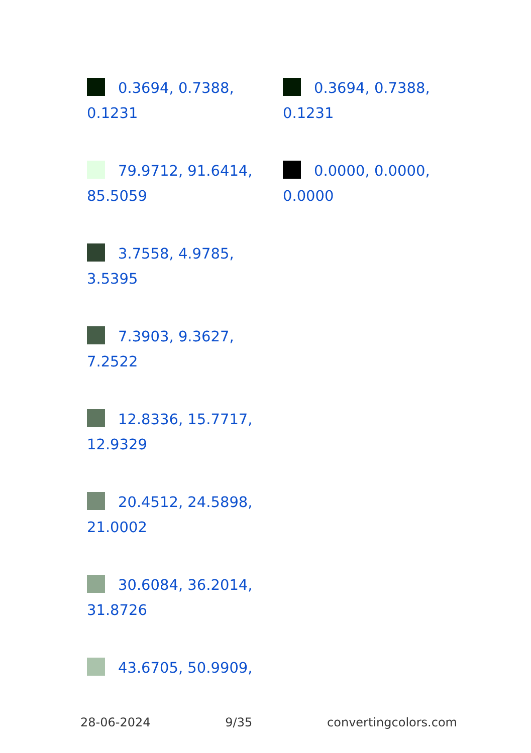0.3694, 0.7388, 0.1231
0.3694, 0.7388, 0.1231
79.9712, 91.6414, 85.5059
0.0000, 0.0000, 0.0000
3.7558, 4.9785, 3.5395
7.3903, 9.3627, 7.2522
12.8336, 15.7717, 12.9329
20.4512, 24.5898, 21.0002
30.6084, 36.2014, 31.8726
43.6705, 50.9909,
28-06-2024 9/35 convertingcolors.com